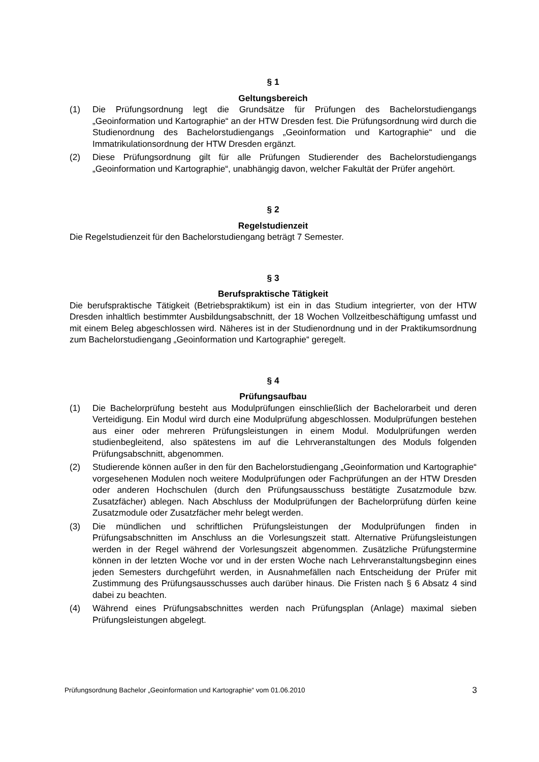§ 1
Geltungsbereich
(1) Die Prüfungsordnung legt die Grundsätze für Prüfungen des Bachelorstudiengangs „Geoinformation und Kartographie“ an der HTW Dresden fest. Die Prüfungsordnung wird durch die Studienordnung des Bachelorstudiengangs „Geoinformation und Kartographie“ und die Immatrikulationsordnung der HTW Dresden ergänzt.
(2) Diese Prüfungsordnung gilt für alle Prüfungen Studierender des Bachelorstudiengangs „Geoinformation und Kartographie“, unabhängig davon, welcher Fakultät der Prüfer angehört.
§ 2
Regelstudienzeit
Die Regelstudienzeit für den Bachelorstudiengang beträgt 7 Semester.
§ 3
Berufspraktische Tätigkeit
Die berufspraktische Tätigkeit (Betriebspraktikum) ist ein in das Studium integrierter, von der HTW Dresden inhaltlich bestimmter Ausbildungsabschnitt, der 18 Wochen Vollzeitbeschäftigung umfasst und mit einem Beleg abgeschlossen wird. Näheres ist in der Studienordnung und in der Praktikumsordnung zum Bachelorstudiengang „Geoinformation und Kartographie“ geregelt.
§ 4
Prüfungsaufbau
(1) Die Bachelorprüfung besteht aus Modulprüfungen einschließlich der Bachelorarbeit und deren Verteidigung. Ein Modul wird durch eine Modulprüfung abgeschlossen. Modulprüfungen bestehen aus einer oder mehreren Prüfungsleistungen in einem Modul. Modulprüfungen werden studienbegleitend, also spätestens im auf die Lehrveranstaltungen des Moduls folgenden Prüfungsabschnitt, abgenommen.
(2) Studierende können außer in den für den Bachelorstudiengang „Geoinformation und Kartographie“ vorgesehenen Modulen noch weitere Modulprüfungen oder Fachprüfungen an der HTW Dresden oder anderen Hochschulen (durch den Prüfungsausschuss bestätigte Zusatzmodule bzw. Zusatzfächer) ablegen. Nach Abschluss der Modulprüfungen der Bachelorprüfung dürfen keine Zusatzmodule oder Zusatzfächer mehr belegt werden.
(3) Die mündlichen und schriftlichen Prüfungsleistungen der Modulprüfungen finden in Prüfungsabschnitten im Anschluss an die Vorlesungszeit statt. Alternative Prüfungsleistungen werden in der Regel während der Vorlesungszeit abgenommen. Zusätzliche Prüfungstermine können in der letzten Woche vor und in der ersten Woche nach Lehrveranstaltungsbeginn eines jeden Semesters durchgeführt werden, in Ausnahmefällen nach Entscheidung der Prüfer mit Zustimmung des Prüfungsausschusses auch darüber hinaus. Die Fristen nach § 6 Absatz 4 sind dabei zu beachten.
(4) Während eines Prüfungsabschnittes werden nach Prüfungsplan (Anlage) maximal sieben Prüfungsleistungen abgelegt.
Prüfungsordnung Bachelor „Geoinformation und Kartographie“ vom 01.06.2010 3